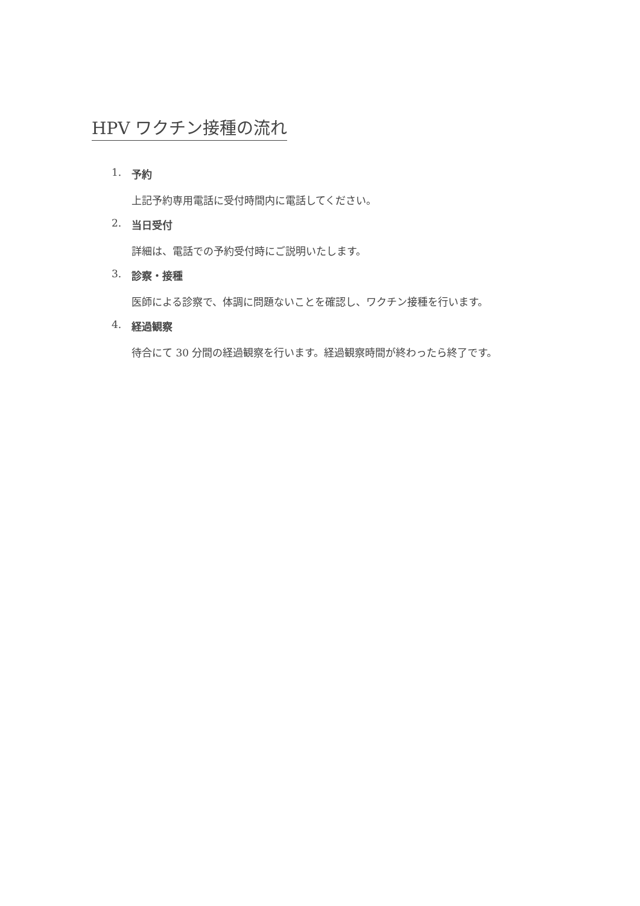HPV ワクチン接種の流れ
1. 予約
上記予約専用電話に受付時間内に電話してください。
2. 当日受付
詳細は、電話での予約受付時にご説明いたします。
3. 診察・接種
医師による診察で、体調に問題ないことを確認し、ワクチン接種を行います。
4. 経過観察
待合にて 30 分間の経過観察を行います。経過観察時間が終わったら終了です。